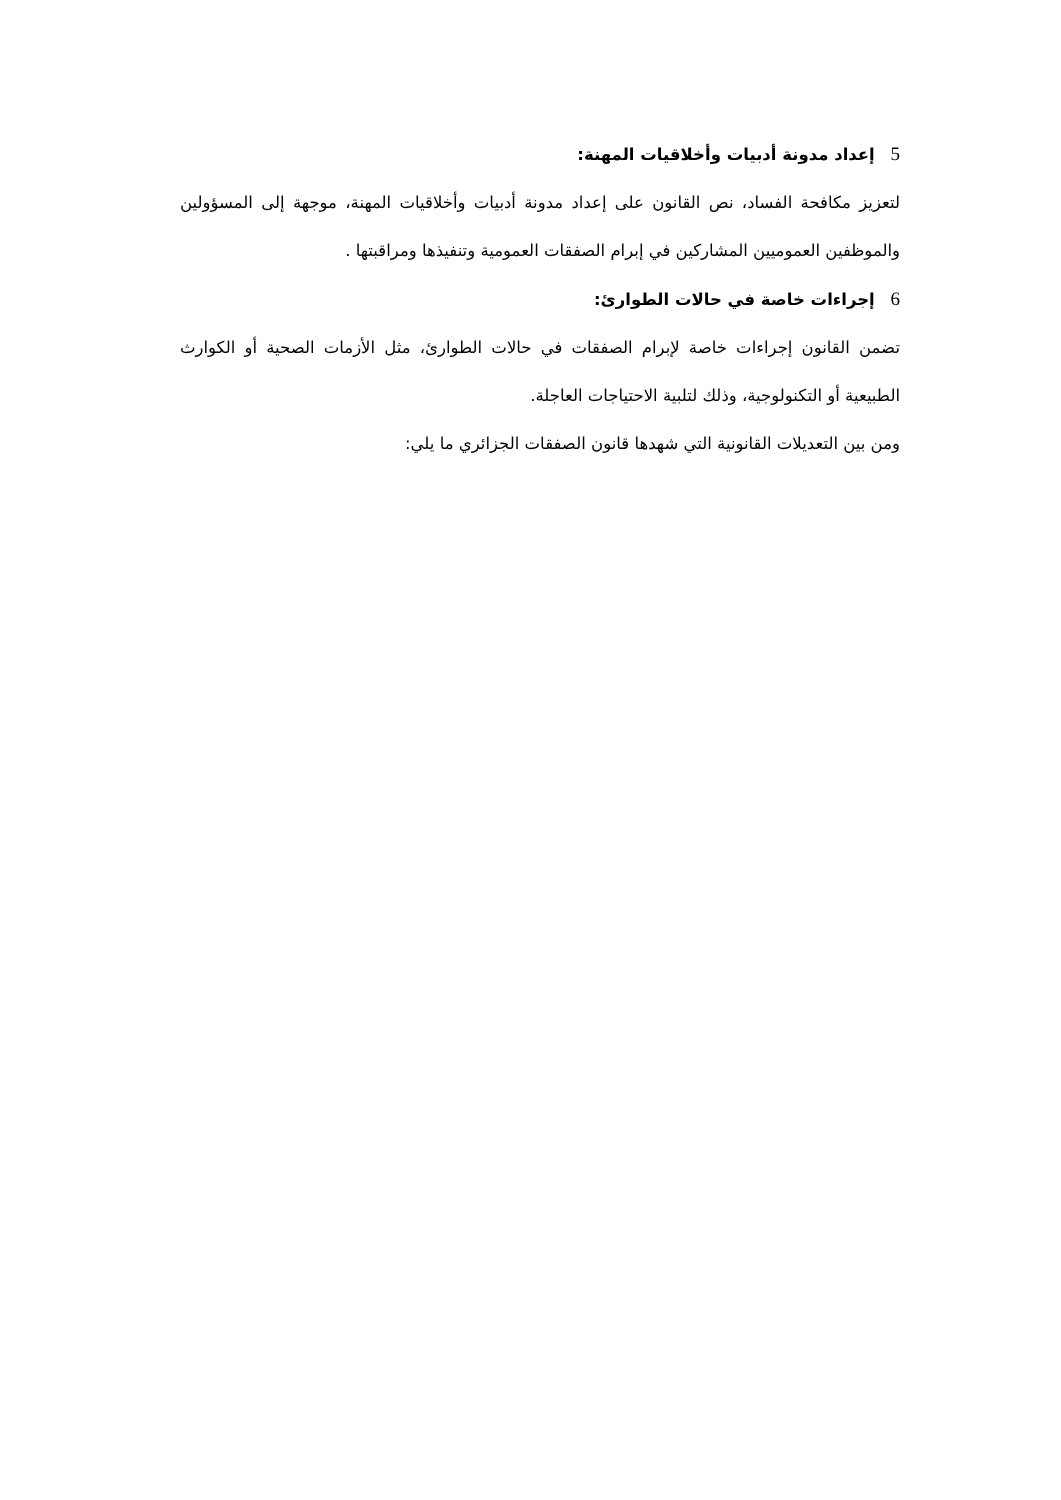5 إعداد مدونة أدبيات وأخلاقيات المهنة:
لتعزيز مكافحة الفساد، نص القانون على إعداد مدونة أدبيات وأخلاقيات المهنة، موجهة إلى المسؤولين والموظفين العموميين المشاركين في إبرام الصفقات العمومية وتنفيذها ومراقبتها .
6 إجراءات خاصة في حالات الطوارئ:
تضمن القانون إجراءات خاصة لإبرام الصفقات في حالات الطوارئ، مثل الأزمات الصحية أو الكوارث الطبيعية أو التكنولوجية، وذلك لتلبية الاحتياجات العاجلة.
ومن بين التعديلات القانونية التي شهدها قانون الصفقات الجزائري ما يلي: